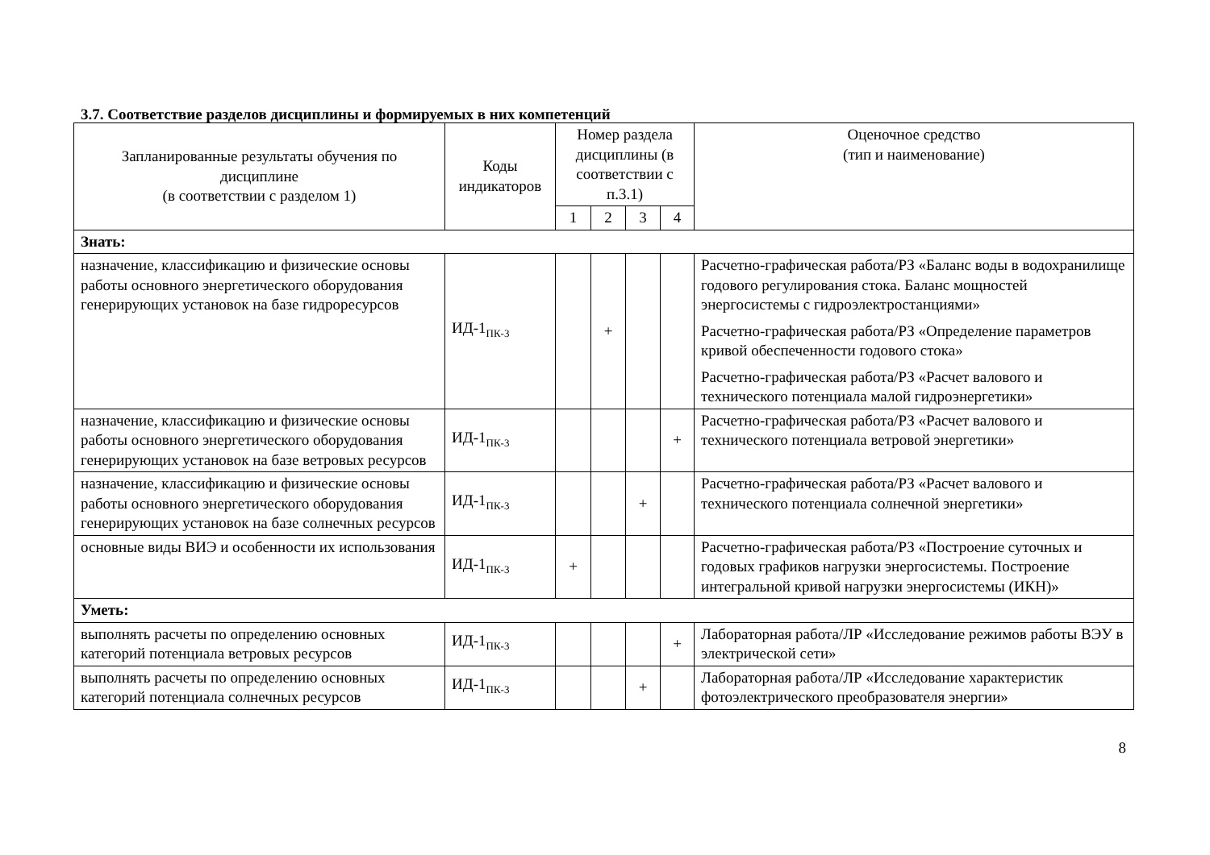3.7. Соответствие разделов дисциплины и формируемых в них компетенций
| Запланированные результаты обучения по дисциплине (в соответствии с разделом 1) | Коды индикаторов | Номер раздела дисциплины (в соответствии с п.3.1) | | | | Оценочное средство (тип и наименование) |
| --- | --- | --- | --- | --- | --- | --- |
| | | 1 | 2 | 3 | 4 | |
| Знать: | | | | | | |
| назначение, классификацию и физические основы работы основного энергетического оборудования генерирующих установок на базе гидроресурсов | ИД-1<sub>ПК-3</sub> | | + | | | Расчетно-графическая работа/РЗ «Баланс воды в водохранилище годового регулирования стока. Баланс мощностей энергосистемы с гидроэлектростанциями» Расчетно-графическая работа/РЗ «Определение параметров кривой обеспеченности годового стока» Расчетно-графическая работа/РЗ «Расчет валового и технического потенциала малой гидроэнергетики» |
| назначение, классификацию и физические основы работы основного энергетического оборудования генерирующих установок на базе ветровых ресурсов | ИД-1<sub>ПК-3</sub> | | | | + | Расчетно-графическая работа/РЗ «Расчет валового и технического потенциала ветровой энергетики» |
| назначение, классификацию и физические основы работы основного энергетического оборудования генерирующих установок на базе солнечных ресурсов | ИД-1<sub>ПК-3</sub> | | | + | | Расчетно-графическая работа/РЗ «Расчет валового и технического потенциала солнечной энергетики» |
| основные виды ВИЭ и особенности их использования | ИД-1<sub>ПК-3</sub> | + | | | | Расчетно-графическая работа/РЗ «Построение суточных и годовых графиков нагрузки энергосистемы. Построение интегральной кривой нагрузки энергосистемы (ИКН)» |
| Уметь: | | | | | | |
| выполнять расчеты по определению основных категорий потенциала ветровых ресурсов | ИД-1<sub>ПК-3</sub> | | | | + | Лабораторная работа/ЛР «Исследование режимов работы ВЭУ в электрической сети» |
| выполнять расчеты по определению основных категорий потенциала солнечных ресурсов | ИД-1<sub>ПК-3</sub> | | | + | | Лабораторная работа/ЛР «Исследование характеристик фотоэлектрического преобразователя энергии» |
8